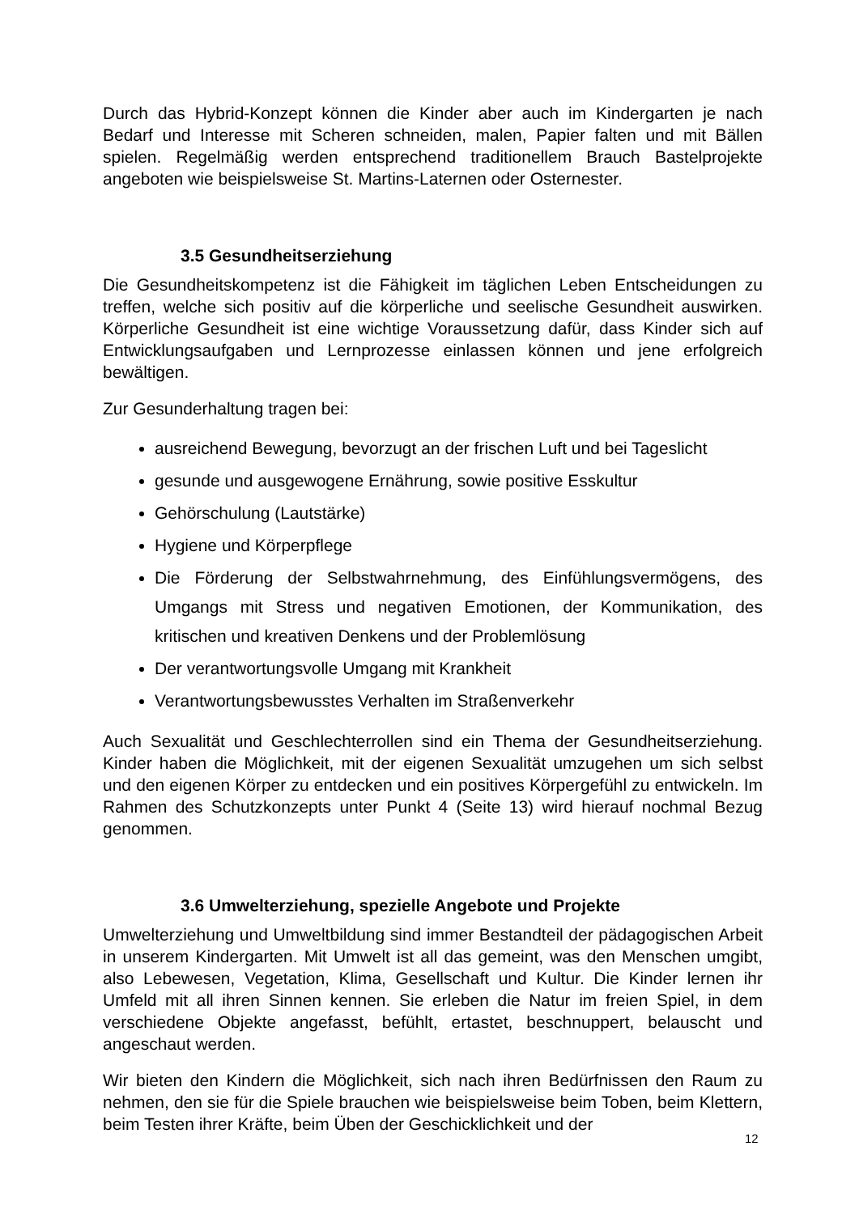Durch das Hybrid-Konzept können die Kinder aber auch im Kindergarten je nach Bedarf und Interesse mit Scheren schneiden, malen, Papier falten und mit Bällen spielen. Regelmäßig werden entsprechend traditionellem Brauch Bastelprojekte angeboten wie beispielsweise St. Martins-Laternen oder Osternester.
3.5 Gesundheitserziehung
Die Gesundheitskompetenz ist die Fähigkeit im täglichen Leben Entscheidungen zu treffen, welche sich positiv auf die körperliche und seelische Gesundheit auswirken. Körperliche Gesundheit ist eine wichtige Voraussetzung dafür, dass Kinder sich auf Entwicklungsaufgaben und Lernprozesse einlassen können und jene erfolgreich bewältigen.
Zur Gesunderhaltung tragen bei:
ausreichend Bewegung, bevorzugt an der frischen Luft und bei Tageslicht
gesunde und ausgewogene Ernährung, sowie positive Esskultur
Gehörschulung (Lautstärke)
Hygiene und Körperpflege
Die Förderung der Selbstwahrnehmung, des Einfühlungsvermögens, des Umgangs mit Stress und negativen Emotionen, der Kommunikation, des kritischen und kreativen Denkens und der Problemlösung
Der verantwortungsvolle Umgang mit Krankheit
Verantwortungsbewusstes Verhalten im Straßenverkehr
Auch Sexualität und Geschlechterrollen sind ein Thema der Gesundheitserziehung. Kinder haben die Möglichkeit, mit der eigenen Sexualität umzugehen um sich selbst und den eigenen Körper zu entdecken und ein positives Körpergefühl zu entwickeln. Im Rahmen des Schutzkonzepts unter Punkt 4 (Seite 13) wird hierauf nochmal Bezug genommen.
3.6 Umwelterziehung, spezielle Angebote und Projekte
Umwelterziehung und Umweltbildung sind immer Bestandteil der pädagogischen Arbeit in unserem Kindergarten. Mit Umwelt ist all das gemeint, was den Menschen umgibt, also Lebewesen, Vegetation, Klima, Gesellschaft und Kultur. Die Kinder lernen ihr Umfeld mit all ihren Sinnen kennen. Sie erleben die Natur im freien Spiel, in dem verschiedene Objekte angefasst, befühlt, ertastet, beschnuppert, belauscht und angeschaut werden.
Wir bieten den Kindern die Möglichkeit, sich nach ihren Bedürfnissen den Raum zu nehmen, den sie für die Spiele brauchen wie beispielsweise beim Toben, beim Klettern, beim Testen ihrer Kräfte, beim Üben der Geschicklichkeit und der
12